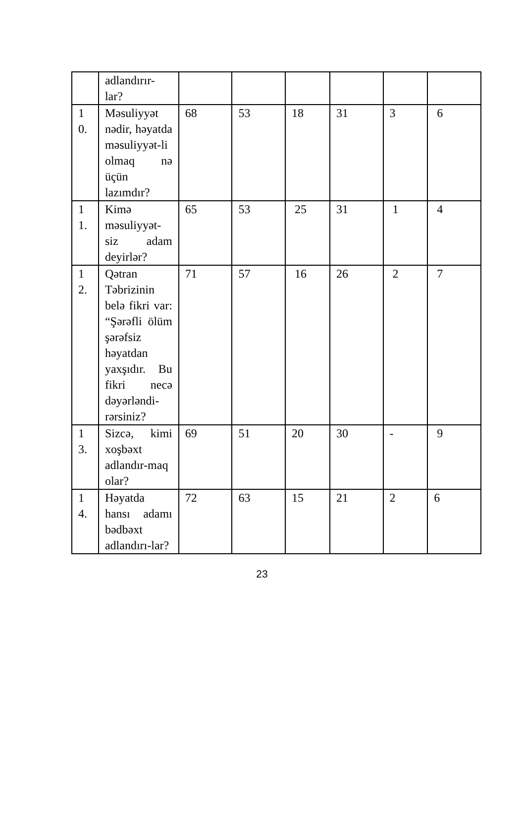| | adlandırır- lar? | | | | | | |
| 1 0. | Məsuliyyət nədir, həyatda məsuliyyət-li olmaq nə üçün lazımdır? | 68 | 53 | 18 | 31 | 3 | 6 |
| 1 1. | Kimə məsuliyyət-siz adam deyirlər? | 65 | 53 | 25 | 31 | 1 | 4 |
| 1 2. | Qətran Təbrizinin belə fikri var: “Şərəfli ölüm şərəfsiz həyatdan yaxşıdır. Bu fikri necə dəyərləndi-rərsiniz? | 71 | 57 | 16 | 26 | 2 | 7 |
| 1 3. | Sizcə, kimi xoşbəxt adlandır-maq olar? | 69 | 51 | 20 | 30 | - | 9 |
| 1 4. | Həyatda hansı adamı bədbəxt adlandırı-lar? | 72 | 63 | 15 | 21 | 2 | 6 |
23